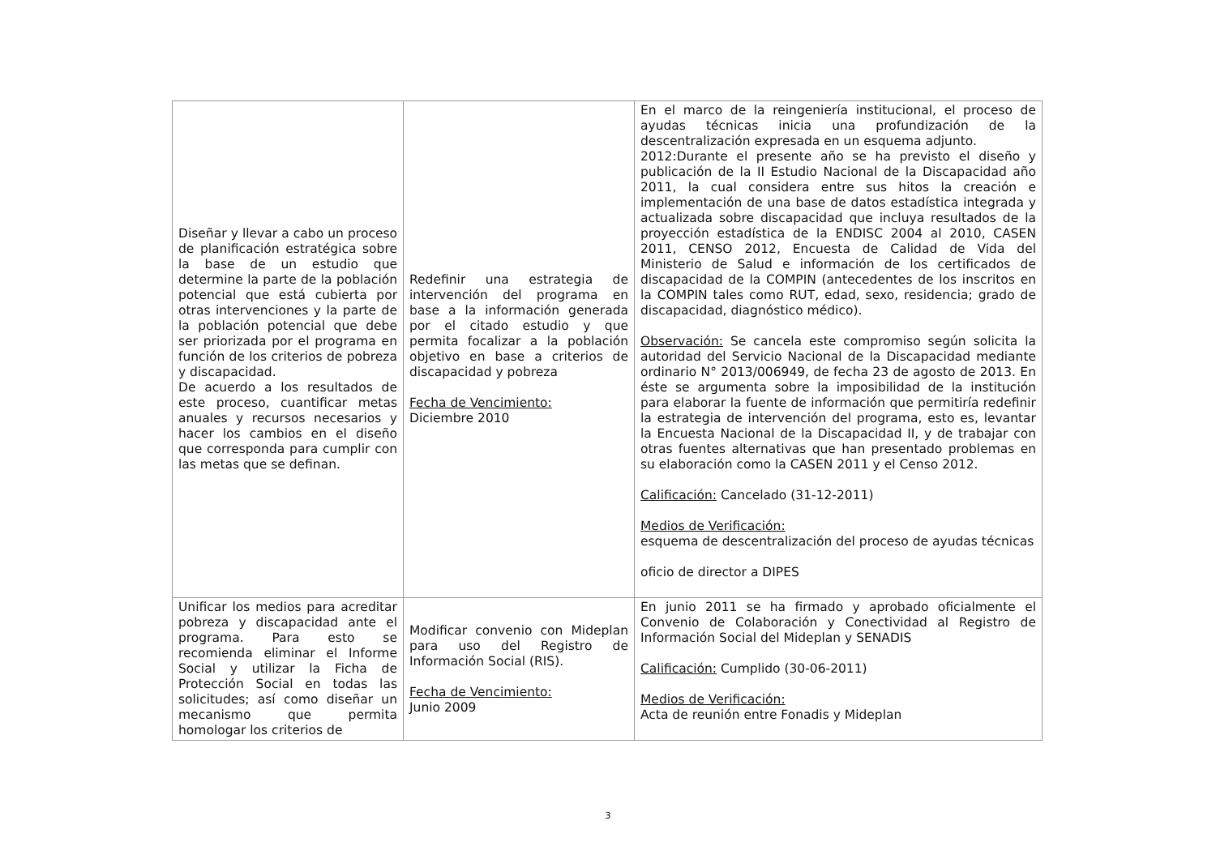| Diseñar y llevar a cabo un proceso de planificación estratégica sobre la base de un estudio que determine la parte de la población potencial que está cubierta por otras intervenciones y la parte de la población potencial que debe ser priorizada por el programa en función de los criterios de pobreza y discapacidad. De acuerdo a los resultados de este proceso, cuantificar metas anuales y recursos necesarios y hacer los cambios en el diseño que corresponda para cumplir con las metas que se definan. | Redefinir una estrategia de intervención del programa en base a la información generada por el citado estudio y que permita focalizar a la población objetivo en base a criterios de discapacidad y pobreza Fecha de Vencimiento: Diciembre 2010 | En el marco de la reingeniería institucional, el proceso de ayudas técnicas inicia una profundización de la descentralización expresada en un esquema adjunto. 2012:Durante el presente año se ha previsto el diseño y publicación de la II Estudio Nacional de la Discapacidad año 2011, la cual considera entre sus hitos la creación e implementación de una base de datos estadística integrada y actualizada sobre discapacidad que incluya resultados de la proyección estadística de la ENDISC 2004 al 2010, CASEN 2011, CENSO 2012, Encuesta de Calidad de Vida del Ministerio de Salud e información de los certificados de discapacidad de la COMPIN (antecedentes de los inscritos en la COMPIN tales como RUT, edad, sexo, residencia; grado de discapacidad, diagnóstico médico). Observación: Se cancela este compromiso según solicita la autoridad del Servicio Nacional de la Discapacidad mediante ordinario N° 2013/006949, de fecha 23 de agosto de 2013. En éste se argumenta sobre la imposibilidad de la institución para elaborar la fuente de información que permitiría redefinir la estrategia de intervención del programa, esto es, levantar la Encuesta Nacional de la Discapacidad II, y de trabajar con otras fuentes alternativas que han presentado problemas en su elaboración como la CASEN 2011 y el Censo 2012. Calificación: Cancelado (31-12-2011) Medios de Verificación: esquema de descentralización del proceso de ayudas técnicas oficio de director a DIPES |
| Unificar los medios para acreditar pobreza y discapacidad ante el programa. Para esto se recomienda eliminar el Informe Social y utilizar la Ficha de Protección Social en todas las solicitudes; así como diseñar un mecanismo que permita homologar los criterios de | Modificar convenio con Mideplan para uso del Registro de Información Social (RIS). Fecha de Vencimiento: Junio 2009 | En junio 2011 se ha firmado y aprobado oficialmente el Convenio de Colaboración y Conectividad al Registro de Información Social del Mideplan y SENADIS Calificación: Cumplido (30-06-2011) Medios de Verificación: Acta de reunión entre Fonadis y Mideplan |
3